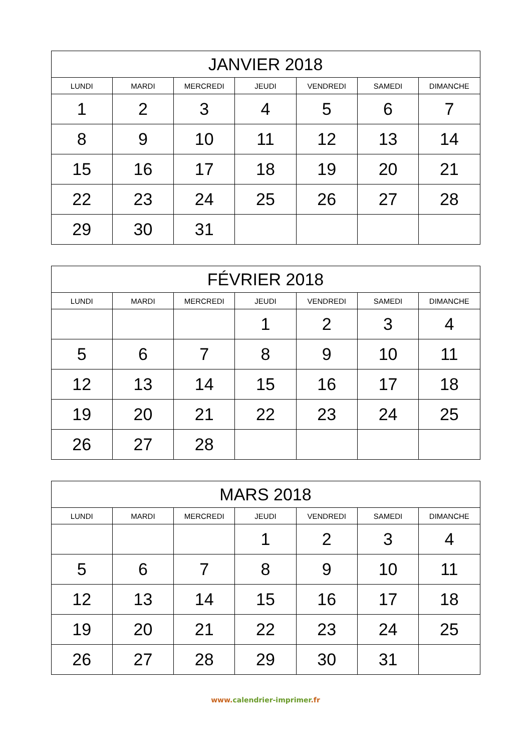| JANVIER 2018 | | | | | | |
| --- | --- | --- | --- | --- | --- | --- |
| LUNDI | MARDI | MERCREDI | JEUDI | VENDREDI | SAMEDI | DIMANCHE |
| 1 | 2 | 3 | 4 | 5 | 6 | 7 |
| 8 | 9 | 10 | 11 | 12 | 13 | 14 |
| 15 | 16 | 17 | 18 | 19 | 20 | 21 |
| 22 | 23 | 24 | 25 | 26 | 27 | 28 |
| 29 | 30 | 31 | | | | |
| FÉVRIER 2018 | | | | | | |
| --- | --- | --- | --- | --- | --- | --- |
| LUNDI | MARDI | MERCREDI | JEUDI | VENDREDI | SAMEDI | DIMANCHE |
| | | | 1 | 2 | 3 | 4 |
| 5 | 6 | 7 | 8 | 9 | 10 | 11 |
| 12 | 13 | 14 | 15 | 16 | 17 | 18 |
| 19 | 20 | 21 | 22 | 23 | 24 | 25 |
| 26 | 27 | 28 | | | | |
| MARS 2018 | | | | | | |
| --- | --- | --- | --- | --- | --- | --- |
| LUNDI | MARDI | MERCREDI | JEUDI | VENDREDI | SAMEDI | DIMANCHE |
| | | | 1 | 2 | 3 | 4 |
| 5 | 6 | 7 | 8 | 9 | 10 | 11 |
| 12 | 13 | 14 | 15 | 16 | 17 | 18 |
| 19 | 20 | 21 | 22 | 23 | 24 | 25 |
| 26 | 27 | 28 | 29 | 30 | 31 | |
www. calendrier-imprimer.fr